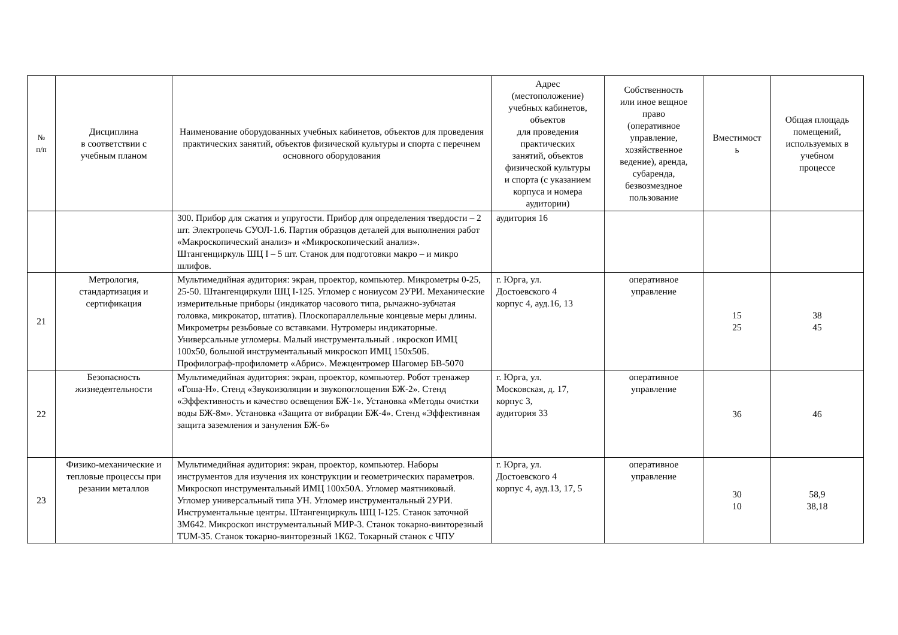| № п/п | Дисциплина в соответствии с учебным планом | Наименование оборудованных учебных кабинетов, объектов для проведения практических занятий, объектов физической культуры и спорта с перечнем основного оборудования | Адрес (местоположение) учебных кабинетов, объектов для проведения практических занятий, объектов физической культуры и спорта (с указанием корпуса и номера аудитории) | Собственность или иное вещное право (оперативное управление, хозяйственное ведение), аренда, субаренда, безвозмездное пользование | Вместимост ь | Общая площадь помещений, используемых в учебном процессе |
| --- | --- | --- | --- | --- | --- | --- |
| | | 300. Прибор для сжатия и упругости. Прибор для определения твердости – 2 шт. Электропечь СУОЛ-1.6. Партия образцов деталей для выполнения работ «Макроскопический анализ» и «Микроскопический анализ». Штангенциркуль ШЦ I – 5 шт. Станок для подготовки макро – и микро шлифов. | аудитория 16 | | | |
| 21 | Метрология, стандартизация и сертификация | Мультимедийная аудитория: экран, проектор, компьютер. Микрометры 0-25, 25-50. Штангенциркули ШЦ I-125. Угломер с нониусом 2УРИ. Механические измерительные приборы (индикатор часового типа, рычажно-зубчатая головка, микрокатор, штатив). Плоскопараллельные концевые меры длины. Микрометры резьбовые со вставками. Нутромеры индикаторные. Универсальные угломеры. Малый инструментальный . икроскоп ИМЦ 100х50, большой инструментальный микроскоп ИМЦ 150х50Б. Профилограф-профилометр «Абрис». Межцентромер Шагомер БВ-5070 | г. Юрга, ул. Достоевского 4 корпус 4, ауд.16, 13 | оперативное управление | 15 25 | 38 45 |
| 22 | Безопасность жизнедеятельности | Мультимедийная аудитория: экран, проектор, компьютер. Робот тренажер «Гоша-Н». Стенд «Звукоизоляции и звукопоглощения БЖ-2». Стенд «Эффективность и качество освещения БЖ-1». Установка «Методы очистки воды БЖ-8м». Установка «Защита от вибрации БЖ-4». Стенд «Эффективная защита заземления и зануления БЖ-6» | г. Юрга, ул. Московская, д. 17, корпус 3, аудитория 33 | оперативное управление | 36 | 46 |
| 23 | Физико-механические и тепловые процессы при резании металлов | Мультимедийная аудитория: экран, проектор, компьютер. Наборы инструментов для изучения их конструкции и геометрических параметров. Микроскоп инструментальный ИМЦ 100х50А. Угломер маятниковый. Угломер универсальный типа УН. Угломер инструментальный 2УРИ. Инструментальные центры. Штангенциркуль ШЦ I-125. Станок заточной 3М642. Микроскоп инструментальный МИР-3. Станок токарно-винторезный TUM-35. Станок токарно-винторезный 1К62. Токарный станок с ЧПУ | г. Юрга, ул. Достоевского 4 корпус 4, ауд.13, 17, 5 | оперативное управление | 30 10 | 58,9 38,18 |